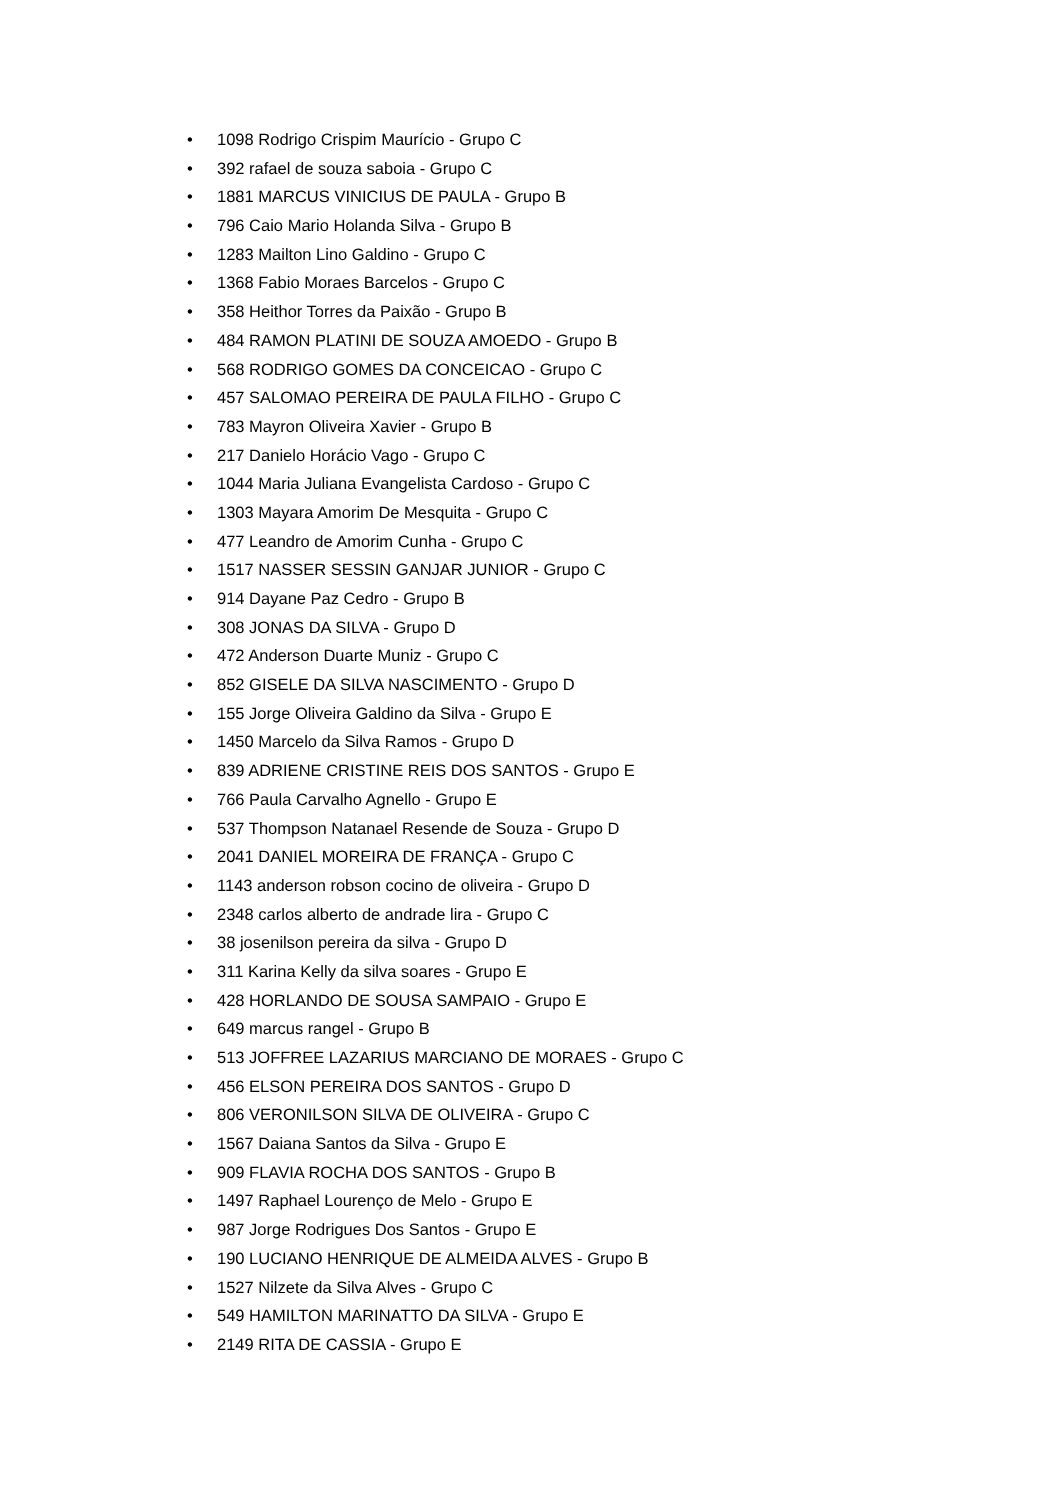• 1098 Rodrigo Crispim Maurício - Grupo C
• 392 rafael de souza saboia - Grupo C
• 1881 MARCUS VINICIUS DE PAULA - Grupo B
• 796 Caio Mario Holanda Silva - Grupo B
• 1283 Mailton Lino Galdino - Grupo C
• 1368 Fabio Moraes Barcelos - Grupo C
• 358 Heithor Torres da Paixão - Grupo B
• 484 RAMON PLATINI DE SOUZA AMOEDO - Grupo B
• 568 RODRIGO GOMES DA CONCEICAO - Grupo C
• 457 SALOMAO PEREIRA DE PAULA FILHO - Grupo C
• 783 Mayron Oliveira Xavier - Grupo B
• 217 Danielo Horácio Vago - Grupo C
• 1044 Maria Juliana Evangelista Cardoso - Grupo C
• 1303 Mayara Amorim De Mesquita - Grupo C
• 477 Leandro de Amorim Cunha - Grupo C
• 1517 NASSER SESSIN GANJAR JUNIOR - Grupo C
• 914 Dayane Paz Cedro - Grupo B
• 308 JONAS DA SILVA - Grupo D
• 472 Anderson Duarte Muniz - Grupo C
• 852 GISELE DA SILVA NASCIMENTO - Grupo D
• 155 Jorge Oliveira Galdino da Silva - Grupo E
• 1450 Marcelo da Silva Ramos - Grupo D
• 839 ADRIENE CRISTINE REIS DOS SANTOS - Grupo E
• 766 Paula Carvalho Agnello - Grupo E
• 537 Thompson Natanael Resende de Souza - Grupo D
• 2041 DANIEL MOREIRA DE FRANÇA - Grupo C
• 1143 anderson robson cocino de oliveira - Grupo D
• 2348 carlos alberto de andrade lira - Grupo C
• 38 josenilson pereira da silva - Grupo D
• 311 Karina Kelly da silva soares - Grupo E
• 428 HORLANDO DE SOUSA SAMPAIO - Grupo E
• 649 marcus rangel - Grupo B
• 513 JOFFREE LAZARIUS MARCIANO DE MORAES - Grupo C
• 456 ELSON PEREIRA DOS SANTOS - Grupo D
• 806 VERONILSON SILVA DE OLIVEIRA - Grupo C
• 1567 Daiana Santos da Silva - Grupo E
• 909 FLAVIA ROCHA DOS SANTOS - Grupo B
• 1497 Raphael Lourenço de Melo - Grupo E
• 987 Jorge Rodrigues Dos Santos - Grupo E
• 190 LUCIANO HENRIQUE DE ALMEIDA ALVES - Grupo B
• 1527 Nilzete da Silva Alves - Grupo C
• 549 HAMILTON MARINATTO DA SILVA - Grupo E
• 2149 RITA DE CASSIA - Grupo E